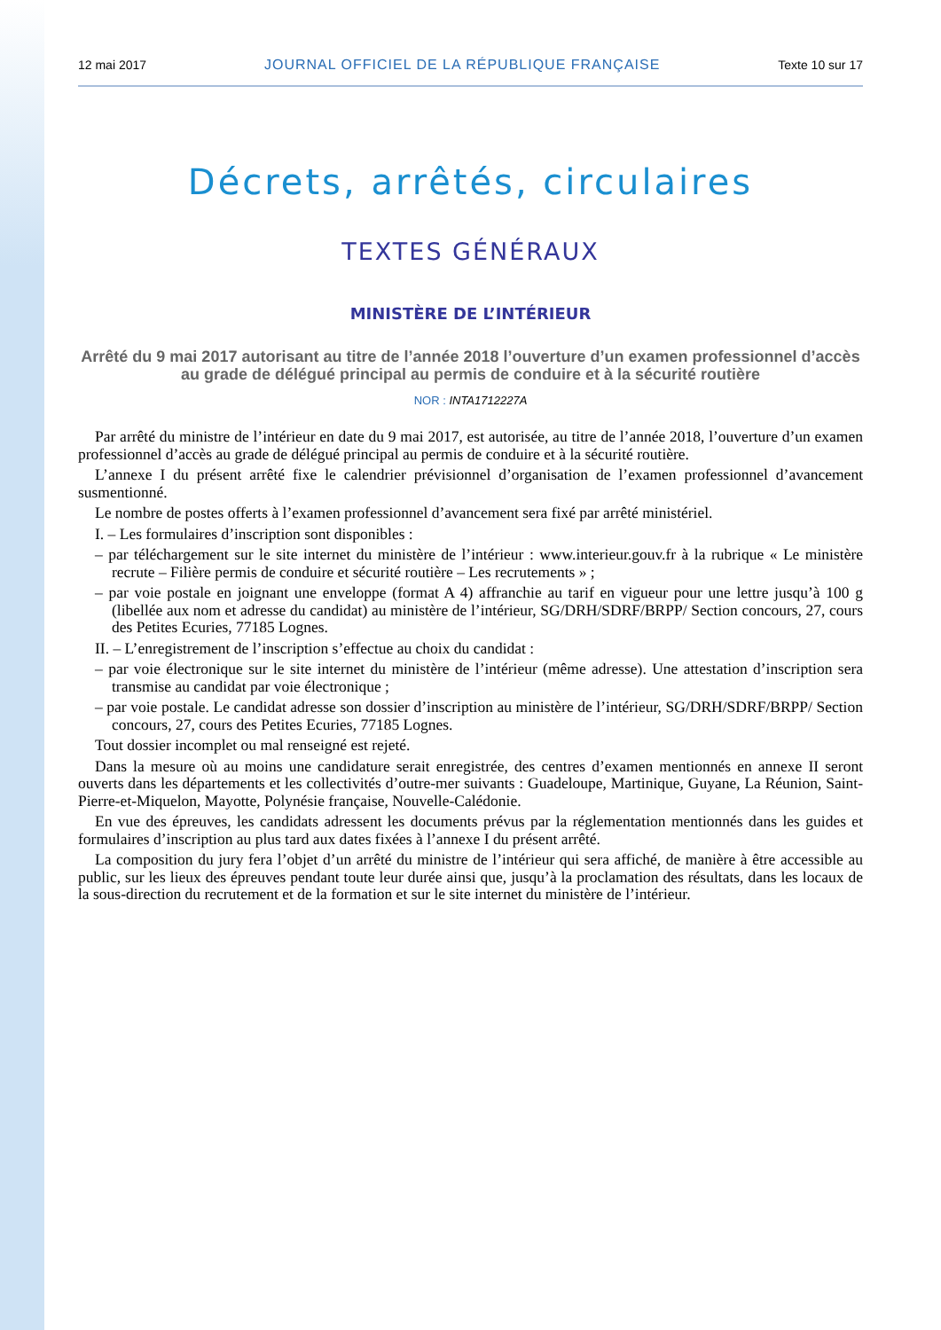12 mai 2017 JOURNAL OFFICIEL DE LA RÉPUBLIQUE FRANÇAISE Texte 10 sur 17
Décrets, arrêtés, circulaires
TEXTES GÉNÉRAUX
MINISTÈRE DE L’INTÉRIEUR
Arrêté du 9 mai 2017 autorisant au titre de l’année 2018 l’ouverture d’un examen professionnel d’accès au grade de délégué principal au permis de conduire et à la sécurité routière
NOR : INTA1712227A
Par arrêté du ministre de l’intérieur en date du 9 mai 2017, est autorisée, au titre de l’année 2018, l’ouverture d’un examen professionnel d’accès au grade de délégué principal au permis de conduire et à la sécurité routière.
L’annexe I du présent arrêté fixe le calendrier prévisionnel d’organisation de l’examen professionnel d’avancement susmentionné.
Le nombre de postes offerts à l’examen professionnel d’avancement sera fixé par arrêté ministériel.
I. – Les formulaires d’inscription sont disponibles :
– par téléchargement sur le site internet du ministère de l’intérieur : www.interieur.gouv.fr à la rubrique « Le ministère recrute – Filière permis de conduire et sécurité routière – Les recrutements » ;
– par voie postale en joignant une enveloppe (format A 4) affranchie au tarif en vigueur pour une lettre jusqu’à 100 g (libellée aux nom et adresse du candidat) au ministère de l’intérieur, SG/DRH/SDRF/BRPP/ Section concours, 27, cours des Petites Ecuries, 77185 Lognes.
II. – L’enregistrement de l’inscription s’effectue au choix du candidat :
– par voie électronique sur le site internet du ministère de l’intérieur (même adresse). Une attestation d’inscription sera transmise au candidat par voie électronique ;
– par voie postale. Le candidat adresse son dossier d’inscription au ministère de l’intérieur, SG/DRH/SDRF/BRPP/ Section concours, 27, cours des Petites Ecuries, 77185 Lognes.
Tout dossier incomplet ou mal renseigné est rejeté.
Dans la mesure où au moins une candidature serait enregistrée, des centres d’examen mentionnés en annexe II seront ouverts dans les départements et les collectivités d’outre-mer suivants : Guadeloupe, Martinique, Guyane, La Réunion, Saint-Pierre-et-Miquelon, Mayotte, Polynésie française, Nouvelle-Calédonie.
En vue des épreuves, les candidats adressent les documents prévus par la réglementation mentionnés dans les guides et formulaires d’inscription au plus tard aux dates fixées à l’annexe I du présent arrêté.
La composition du jury fera l’objet d’un arrêté du ministre de l’intérieur qui sera affiché, de manière à être accessible au public, sur les lieux des épreuves pendant toute leur durée ainsi que, jusqu’à la proclamation des résultats, dans les locaux de la sous-direction du recrutement et de la formation et sur le site internet du ministère de l’intérieur.